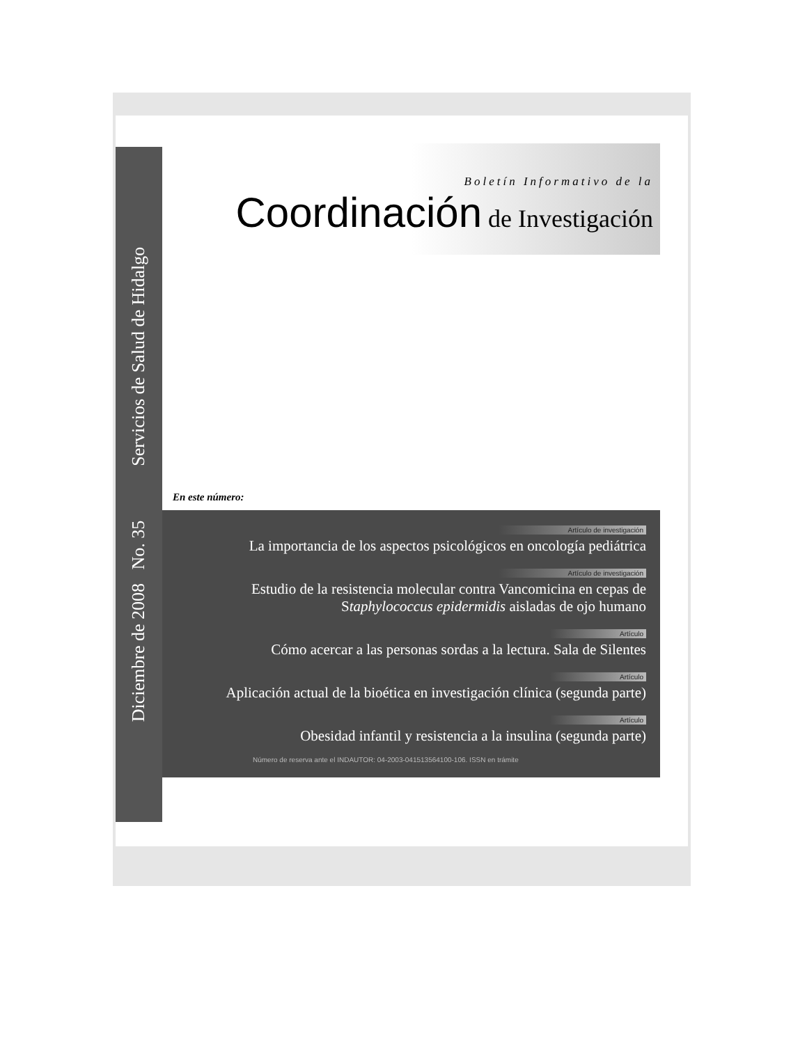Diciembre de 2008 No. 35 Servicios de Salud de Hidalgo
Boletín Informativo de la
Coordinación de Investigación
En este número:
Artículo de investigación
La importancia de los aspectos psicológicos en oncología pediátrica
Artículo de investigación
Estudio de la resistencia molecular contra Vancomicina en cepas de Staphylococcus epidermidis aisladas de ojo humano
Artículo
Cómo acercar a las personas sordas a la lectura. Sala de Silentes
Artículo
Aplicación actual de la bioética en investigación clínica (segunda parte)
Artículo
Obesidad infantil y resistencia a la insulina (segunda parte)
Número de reserva ante el INDAUTOR: 04-2003-041513564100-106. ISSN en trámite